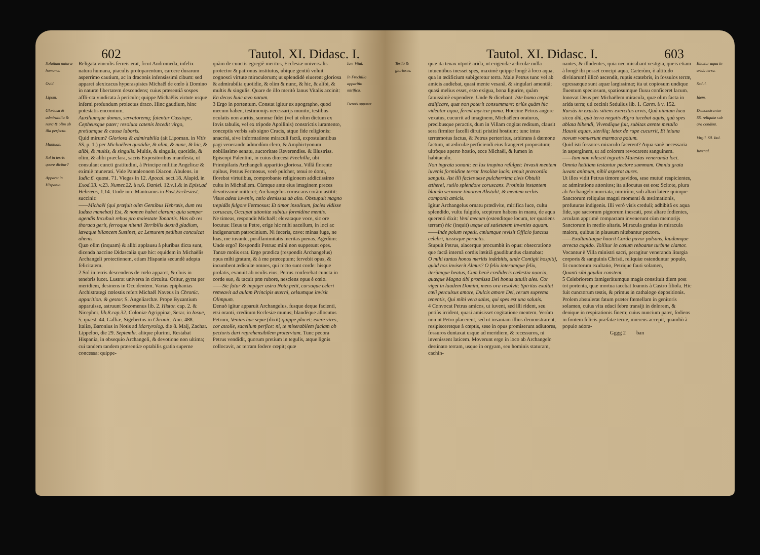602 Tautol. XI. Didasc. I.
Solatium naturæ humanæ.
Ovid.
Lipom.
Gloriosa & admirabilia & nunc & olim ab illa perfecta.
Mantuan.
Sol in terris quare dicitur?
Apparet in Hispania.
Religata vinculis ferreis erat, ficut Andromeda, infelix natura humana, piaculis protoparentum, carcere durarum asperrimo cautium, ac in draconis infensissimi cibum: sed apparet alexicacus hyperaspistes Michaël de cœlo à Domino in naturæ libertatem descendens; cuius præsentiâ sospes affli-cta vindicata à periculo; quippe Michaëlis virtute usque inferni profundum proiectus draco. Hinc gaudium, hinc potestatis encomium.
Auxiliumque domus, servatoremq; fatentur Cassiope, Cepheusque pater; resoluta catenis Incedit virgo, pretiumque & causa laboris.
Quid mirum? Gloriosa & admirabilia (ait Lipoman. in Vitis SS. p. 1.) per Michaëlem quotidie, & olim, & nunc, & hic, & alibi, & multis, & singulis. Multis, & singulis, quotidie, & olim, & alibi præclara, sacris Expositoribus manifesta, ut consulant cuncti gratitudini, à Principe militiæ Angelicæ & eximiè munerati. Vide Pantaleonem Diacon. Abulens. in Iudic.6. quæst. 71. Viegas in 12. Apocal. sect.18. Alapid. in Exod.33. v.23. Numer.22. à n.6. Daniel. 12.v.1.& in Epist.ad Hebræos, 1.14. Unde iure Mantuanus in Fast.Ecclesiast. succinit:
——Michaël (qui præfuit olim Gentibus Hebræis, dum res Iudæa manebat) Est, & nomen habet clarum; quia semper agendis Incubuit rebus pro maiestate Tonantis. Has ob res thoraca gerit, ferroque nitenti Terribilis dextrâ gladium, lævaque bilancem Sustinet, ac Lemurem pedibus conculcat ahenis.
Quæ olim (inquam) & alibi applausu à pluribus dicta sunt, dicenda haccine Didascalia quæ hic: equidem in Michaëlis Archangeli protectionem, etiam Hispania secundè adepta felicitatem.
2 Sol in terris descendens de cœlo apparet, & cluis in tenebris lucet. Lustrat universa in circuitu. Oritur, gyrat per meridiem, desinens in Occidentem. Varias epiphanias Archistrategi cœlestis refert Michaël Naveus in Chronic. apparition. & gestor. S. Angeliarchæ. Prope Byzantium apparuisse, astruunt Sozomenus lib. 2. Histor. cap. 2. & Nicephor. lib.8.cap.32. Coloniæ Agrippinæ, Serar. in Iosue, 5. quæst. 44. Galliæ, Sigebertus in Chronic. Ann. 488. Italiæ, Baronius in Notis ad Martyrolog. die 8. Maij, Zachar. Lippeloo, die 29. Septembr. aliique plurimi. Restabat Hispania, in obsequio Archangeli, & devotione non ultima; cui tandem tandem præsentiæ optabilis gratia superne concessa: quippe-
quàm de cunctis egregiè meritus, Ecclesiæ universalis protector & patronus institutus, ubique gentiû voluit cognosci virtute miraculorum; ut splendidè eluerent gloriosa & admirabilia quotidie, & olim & nunc, & hic, & alibi, & multis & singulis. Quare de illo meritò Ianus Vitalis accinit:
En decus huic ævo natum.
3 Ergo in portentum. Constat igitur ex apographo, quod mecum habeo, testimonijs necessarijs munito, testibus oculatis non auritis, summæ fidei (vel ut olim dictum ex Iovis tabulis, vel ex tripode Apollinis) constrictis iuramento, conceptis verbis sub signo Crucis, atque fide religionis: anacrisi, sive informatione miraculi factâ, expostulantibus pagi venerando admodùm clero, & Amphictyonum nobilissimo senatu, auctoritate Reverendiss. & Illustriss. Episcopi Palentini, in cuius diœcesi Frechilla, ubi Primipilaris Archangeli apparitio gloriosa. Villâ florente opibus, Petrus Fermosus, verè pulcher, tenui re domi, florebat virtutibus, comprobante religionem addictissimo cultu in Michaëlem. Cùmque ante eius imaginem preces devotissimè mitteret; Archangelus coruscans coràm astitit:
Visus adest iuvenis, cœlo demissus ab alto. Obstupuit magno trepidãs fulgore Fermosus: Et timor insolitum, facies vidisse coruscas, Occupat attonitæ subitus formidine mentis.
Ne timeas, respondit Michaël: elevataque voce, sic ore locutus: Heus tu Petre, erige hic mihi sacellum, in loci ac indigenarum patrocinium. Ni feceris, cave: minas fuge, ne luas, me iuvante, pusillanimitatis meritas pœnas. Agedùm: Unde ergo? Respondit Petrus: mihi non suppetunt opes. Tantæ molis erat. Ergo prædica (respondit Archangelus) opus mihi gratum, & à me præceptum; fervebit opus, & incumbent ædiculæ omnes, qui recto sunt corde: hisque prolatis, evanuit ab oculis eius. Petrus conferebat cuncta in corde suo, & tacuit præ rubore, nesciens opus è cœlo.
——Sic fatur & impiger astra Nota petit, cursuque celeri remeavit ad aulam Principis æterni, celsumque invisit Olimpum.
Denuò igitur apparuit Archangelus, fusque deque facienti, etsi oranti, creditum Ecclesiæ munus; blandèque allocutus Petrum, Venias huc sepæ (dixit) quippe placet: exere vires, cor attolle, sacellum perfice: ni, te miserabilem faciam ob pectoris duri reprehensibilem proterviam. Tunc pecora Petrus vendidit, quorum pretium in tegulis, atque lignis collocavit, ac terram fodere cœpit; quæ
Ian. Vital.
In Frechilla apparitio mirifica.
Denuò apparet.
Tautol. XI. Didasc. I. 603
Tertiò & gloriosus.
quæ ita tenax utpotè arida, ut erigendæ ædiculæ nulla intuentibus inesset spes, maximè quippe longè à loco aqua, qua in ædificium subigeretur terra. Male Petrus tunc vel ab amicis audiebat, quasi mente vesanâ, & singulari amentiâ; quasi melius esset, esto exigua, bona ligurire, quàm fatuissimè expendere. Unde & dicebant: Iste homo cœpit ædificare, quæ non poterit consummare: priùs quàm hic videatur aqua, ferent myricæ poma. Hoccine Petrus angore vexatus, cucurrit ad imaginem, Michaëlem oraturus, precibusque peractis, dum in Villam cogitat reditum, clausit sera firmiter facelli diruti pristini hostium: tunc intus terræmotus factus, & Petrus perterritus, arbitrans à dæmone factum, ut ædiculæ perficiendi eius frangeret propositum; ultròque aperto hostio, ecce Michaël, & lumen in habitaculo.
Non ingrata sonant: en lux inopina refulget: Invasit mentem iuvenis formidine terror Insolitæ lucis: tenuit præcordia sanguis. Ast illi facies sese pulcherrima civis Obtulit ætherei, rutilo splendore coruscans. Protinùs instantem blando sermone timorem Abstulit, & mentem verbis componit amicis.
Igitur Archangelus ornatu prædivite, mirifica luce, cultu splendido, vultu fulgido, sceptrum habens in manu, de aqua querenti dixit: Veni mecum (ostenditque locum, ter quatiens terram) hic (inquit) usque ad satietatem invenies aquam.
——Inde polum repetit, cœlumque revisit Officio functus celebri, iussisque peractis.
Stupuit Petrus, alacerque procumbit in opus: obsecratione que factâ internâ cordis lætitiâ gaudibundus clamabat:
O mihi tantus honos meritis indebitis, unde Contigit hospitij, quòd nos inviserit Almus? O felix interumque felix, iterùmque beatus, Cum benè credideris cœlestia nuncia, quæque Magna tibi promissa Dei bonus attulit ales. Cor viget in laudem Domini, mens ora resolvit: Spiritus exultat cœli perculsus amore, Dulcis amore Dei, rerum suprema tenentis, Qui mihi vera salus, qui spes est una salutis.
4 Convocat Petrus amicos, ut iuvent, sed illi rident, seu potiùs irrident, quasi amisisset cogitatione mentem. Verùm non ut Petro placerent, sed ut insaniam illius demonstrarent, resipisceretque à cœptis, sese in opus promiserunt adiutores, fossuros duntaxat usque ad meridiem, & recessuros, ni invenissent laticem. Moverunt ergo in loco ab Archangelo destinato terram, usque in orgyam, seu hominis staturam, cachin-
nantes, & illudentes, quia nec micabant vestigia, queis etiam à longè ibi posset concipi aqua. Cæterùm, ò altitudo divitiarum! illicò ascendit, ruptis scatebris, in fossulos terræ, egressæque sunt aquæ largissimæ; ita ut copiosum undique fluentum speciosum, spatiosumque fluxu conficeret lacum. Innovat Deus per Michaëlem miracula, quæ olim facta in arida terra; uti cecinit Sedulius lib. 1. Carm. à v. 152.
Rursùs in exustis sitiens exercitus arvis, Quà nimium loca sicca diù, quà terra negatis Ægra iacebat aquis, quà spes ablata bibendi, Vivendique fuit, subitas arente metallo Hausit aquas, steriliq; latex de rupe cucurrit, Et ieiuna novum vomuerunt marmora potum.
Quid isti fossores miraculo facerent? Aqua sanè necessaria in aspergínem, ut ad colorem revocarent sanguinem.
——Iam non vilescit ingratis Maiestas veneranda loci. Omnia lætitiam testantur pectore summam. Omnia grata iuvant animum, nihil asperat aures.
Ut illos vidit Petrus timore pavidos, sese mutuò respicientes, ac admiratione attonitos; ita allocutus est eos: Scitote, plura ab Archangelo nunciata, nimirùm, sub altari latere quinque Sanctorum reliquias magni momenti & æstimationis, profuturas indigenis. Illi verò visis creduli; adhibitâ ex aqua fide, spe sacrorum pignorum inescati, post altare fodientes, arculam apprimè compactam invenerunt cùm memorijs Sanctorum in medio altaris. Miracula gradus in miracula maiora, quibus in plausum nitebantur pectora.
——Exultantiaque haurit Corda pavor pulsans, laudumque arrecta cupido. Tollitur in cœlum reboante turbine clamor.
Vocantur è Villa ministri sacri, peragitur veneranda liturgia corporis & sanguinis Christi, reliquiæ ostenduntur populo, fit cunctorum exultatio, Petrique fauti solamen,
Quanti sibi gaudia constent.
5 Celebriorem famigeràtumque magis constituit diem post tot portenta, quæ mortua iacebat Ioannis à Castro filiola. Hic fuit cunctorum testis, & primus in cathalogo depositionis. Prolem abstulerat fatum præter fœmellam in genitoris solamen, cuius vita edaci febre transijt in dolorem, & denique in respirationis finem; cuius nuncium pater, fodiens in fontem felicis præfatæ terræ, mœrens accepit, quandiù à populo adora-
Gggg 2 ban
Elicitur aqua in arida terra.
Sedul.
Idem.
Demonstrantur SS. reliquiæ sub ara conditæ.
Virgil. Sil. Ital.
Iuvenal.